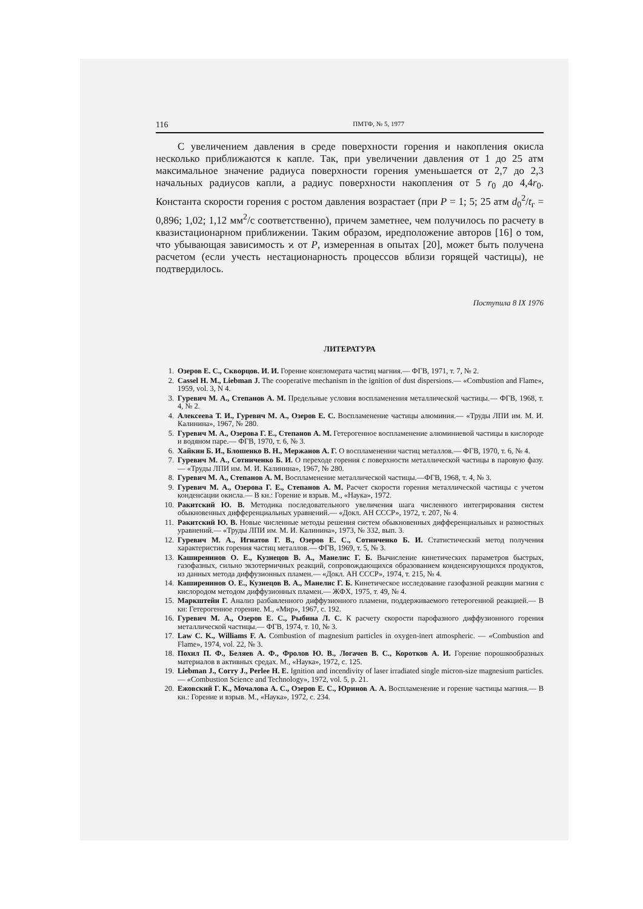116 ПМТФ, № 5, 1977
С увеличением давления в среде поверхности горения и накопления окисла несколько приближаются к капле. Так, при увеличении давления от 1 до 25 атм максимальное значение радиуса поверхности горения уменьшается от 2,7 до 2,3 начальных радиусов капли, а радиус поверхности накопления от 5 r<sub>0</sub> до 4,4r<sub>0</sub>. Константа скорости горения с ростом давления возрастает (при P = 1; 5; 25 атм d<sub>0</sub><sup>2</sup>/t<sub>г</sub> = 0,896; 1,02; 1,12 мм<sup>2</sup>/с соответственно), причем заметнее, чем получилось по расчету в квазистационарном приближении. Таким образом, иредположение авторов [16] о том, что убывающая зависимость ϰ от P, измеренная в опытах [20], может быть получена расчетом (если учесть нестационарность процессов вблизи горящей частицы), не подтвердилось.
Поступила 8 IX 1976
ЛИТЕРАТУРА
1. Озеров Е. С., Скворцов. И. И. Горение конгломерата частиц магния.— ФГВ, 1971, т. 7, № 2.
2. Cassel H. M., Liebman J. The cooperative mechanism in the ignition of dust dispersions.— «Combustion and Flame», 1959, vol. 3, N 4.
3. Гуревич М. А., Степанов А. М. Предельные условия воспламенения металлической частицы.— ФГВ, 1968, т. 4, № 2.
4. Алексеева Т. И., Гуревич М. А., Озеров Е. С. Воспламенение частицы алюминия.— «Труды ЛПИ им. М. И. Калинина», 1967, № 280.
5. Гуревич М. А., Озерова Г. Е., Степанов А. М. Гетерогенное воспламенение алюминиевой частицы в кислороде и водяном паре.— ФГВ, 1970, т. 6, № 3.
6. Хайкин Б. И., Блошенко В. Н., Мержанов А. Г. О воспламенении частиц металлов.— ФГВ, 1970, т. 6, № 4.
7. Гуревич М. А., Сотниченко Б. И. О переходе горения с поверхности металлической частицы в паровую фазу.— «Труды ЛПИ им. М. И. Калинина», 1967, № 280.
8. Гуревич М. А., Степанов А. М. Воспламенение металлической частицы.—ФГВ, 1968, т. 4, № 3.
9. Гуревич М. А., Озерова Г. Е., Степанов А. М. Расчет скорости горения металлической частицы с учетом конденсации окисла.— В кн.: Горение и взрыв. М., «Наука», 1972.
10. Ракитский Ю. В. Методика последовательного увеличения шага численного интегрирования систем обыкновенных дифференциальных уравнений.— «Докл. АН СССР», 1972, т. 207, № 4.
11. Ракитский Ю. В. Новые численные методы решения систем обыкновенных дифференциальных и разностных уравнений.— «Труды ЛПИ им. М. И. Калинина», 1973, № 332, вып. 3.
12. Гуревич М. А., Игнатов Г. В., Озеров Е. С., Сотниченко Б. И. Статистический метод получения характеристик горения частиц металлов.— ФГВ, 1969, т. 5, № 3.
13. Каширенинов О. Е., Кузнецов В. А., Манелис Г. Б. Вычисление кинетических параметров быстрых, газофазных, сильно экзотермичных реакций, сопровождающихся образованием конденсирующихся продуктов, из данных метода диффузионных пламен.— «Докл. АН СССР», 1974, т. 215, № 4.
14. Каширенинов О. Е., Кузнецов В. А., Манелис Г. Б. Кинетическое исследование газофазной реакции магния с кислородом методом диффузионных пламен.— ЖФХ, 1975, т. 49, № 4.
15. Маркштейн Г. Анализ разбавленного диффузионного пламени, поддерживаемого гетерогенной реакцией.— В кн: Гетерогенное горение. М., «Мир», 1967, с. 192.
16. Гуревич М. А., Озеров Е. С., Рыбина Л. С. К расчету скорости парофазного диффузионного горения металлической частицы.— ФГВ, 1974, т. 10, № 3.
17. Law C. K., Williams F. A. Combustion of magnesium particles in oxygen-inert atmospheric. — «Combustion and Flame», 1974, vol. 22, № 3.
18. Похил П. Ф., Беляев А. Ф., Фролов Ю. В., Логачев В. С., Коротков А. И. Горение порошкообразных материалов в активных средах. М., «Наука», 1972, с. 125.
19. Liebman J., Corry J., Perlee H. E. Ignition and incendivity of laser irradiated single micron-size magnesium particles.— «Combustion Science and Technology», 1972, vol. 5, p. 21.
20. Ежовский Г. К., Мочалова А. С., Озеров Е. С., Юринов А. А. Воспламенение и горение частицы магния.— В кн.: Горение и взрыв. М., «Наука», 1972, с. 234.